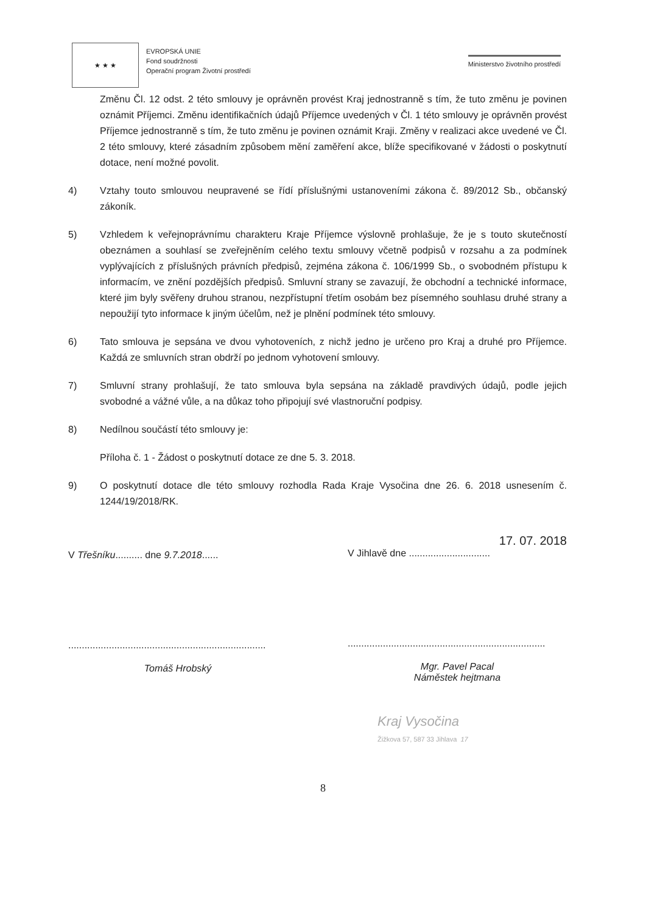★ ★ ★
EVROPSKÁ UNIE
Fond soudržnosti
Operační program Životní prostředí
Ministerstvo životního prostředí
Změnu Čl. 12 odst. 2 této smlouvy je oprávněn provést Kraj jednostranně s tím, že tuto změnu je povinen oznámit Příjemci. Změnu identifikačních údajů Příjemce uvedených v Čl. 1 této smlouvy je oprávněn provést Příjemce jednostranně s tím, že tuto změnu je povinen oznámit Kraji. Změny v realizaci akce uvedené ve Čl. 2 této smlouvy, které zásadním způsobem mění zaměření akce, blíže specifikované v žádosti o poskytnutí dotace, není možné povolit.
4) Vztahy touto smlouvou neupravené se řídí příslušnými ustanoveními zákona č. 89/2012 Sb., občanský zákoník.
5) Vzhledem k veřejnoprávnímu charakteru Kraje Příjemce výslovně prohlašuje, že je s touto skutečností obeznámen a souhlasí se zveřejněním celého textu smlouvy včetně podpisů v rozsahu a za podmínek vyplývajících z příslušných právních předpisů, zejména zákona č. 106/1999 Sb., o svobodném přístupu k informacím, ve znění pozdějších předpisů. Smluvní strany se zavazují, že obchodní a technické informace, které jim byly svěřeny druhou stranou, nezpřístupní třetím osobám bez písemného souhlasu druhé strany a nepoužijí tyto informace k jiným účelům, než je plnění podmínek této smlouvy.
6) Tato smlouva je sepsána ve dvou vyhotoveních, z nichž jedno je určeno pro Kraj a druhé pro Příjemce. Každá ze smluvních stran obdrží po jednom vyhotovení smlouvy.
7) Smluvní strany prohlašují, že tato smlouva byla sepsána na základě pravdivých údajů, podle jejich svobodné a vážné vůle, a na důkaz toho připojují své vlastnoruční podpisy.
8) Nedílnou součástí této smlouvy je:
Příloha č. 1 - Žádost o poskytnutí dotace ze dne 5. 3. 2018.
9) O poskytnutí dotace dle této smlouvy rozhodla Rada Kraje Vysočina dne 26. 6. 2018 usnesením č. 1244/19/2018/RK.
V Třešníku.......... dne 9.7.2018......
.........................................................................
Tomáš Hrobský
17. 07. 2018
V Jihlavě dne ..............................
.........................................................................
Mgr. Pavel Pacal
Náměstek hejtmana
Kraj Vysočina
Žižkova 57, 587 33 Jihlava 17
8